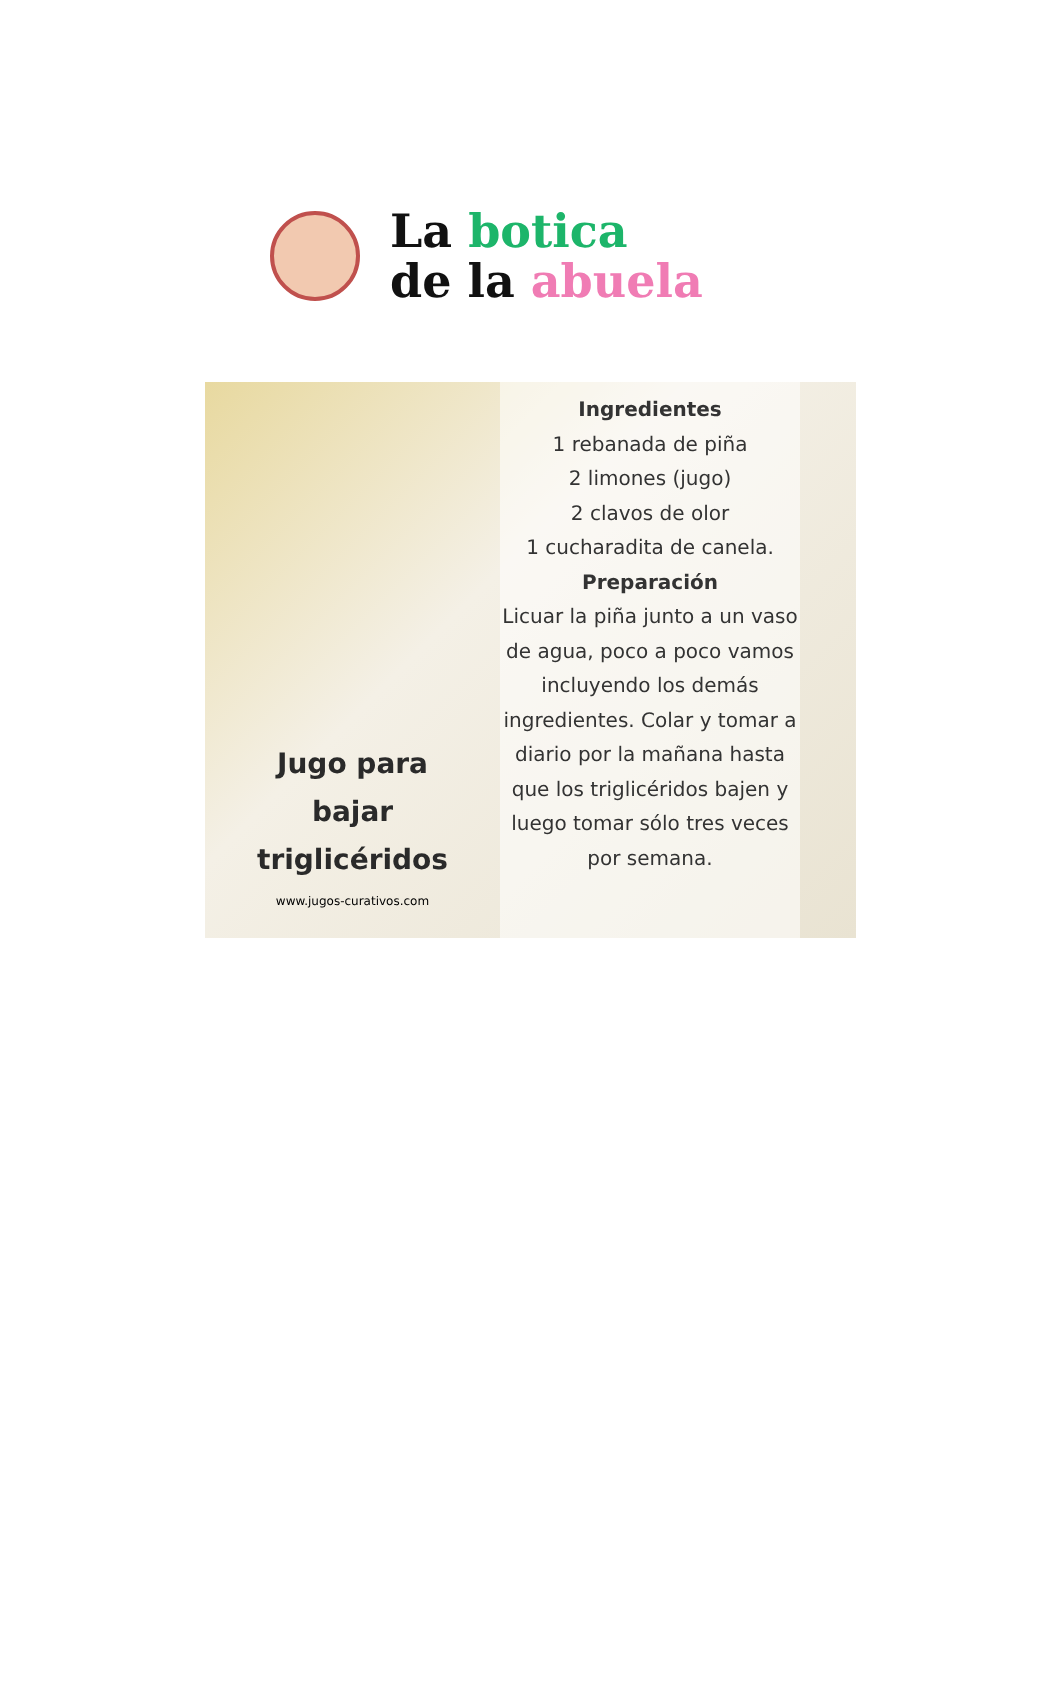La botica
de la abuela
Jugo para
bajar
triglicéridos
www.jugos-curativos.com
Ingredientes
1 rebanada de piña
2 limones (jugo)
2 clavos de olor
1 cucharadita de canela.
Preparación
Licuar la piña junto a un vaso de agua, poco a poco vamos incluyendo los demás ingredientes. Colar y tomar a diario por la mañana hasta que los triglicéridos bajen y luego tomar sólo tres veces por semana.